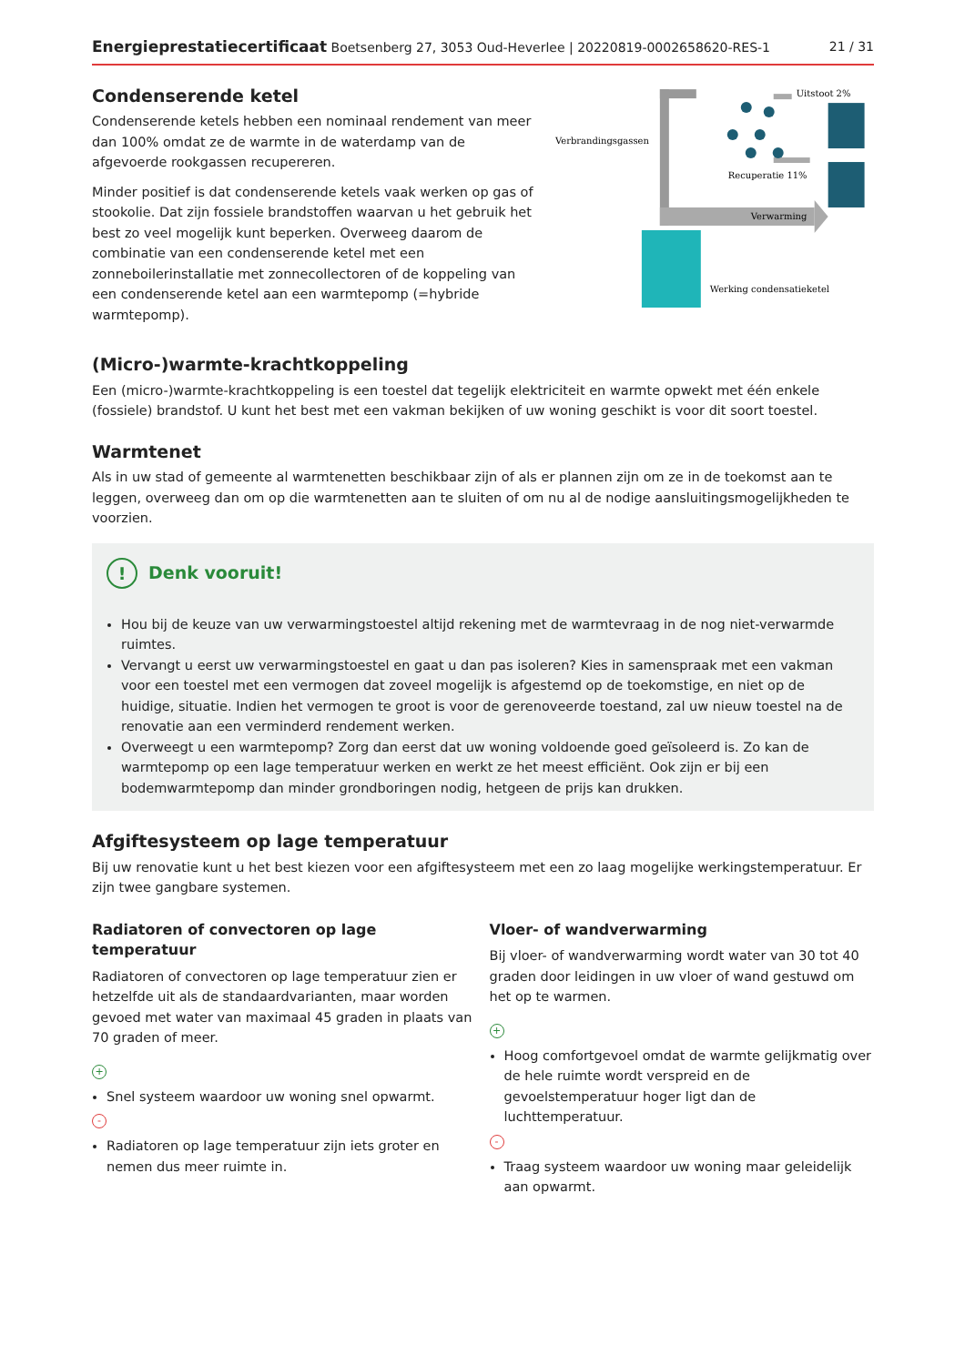Energieprestatiecertificaat Boetsenberg 27, 3053 Oud-Heverlee | 20220819-0002658620-RES-1 21 / 31
Condenserende ketel
Condenserende ketels hebben een nominaal rendement van meer dan 100% omdat ze de warmte in de waterdamp van de afgevoerde rookgassen recupereren.
Minder positief is dat condenserende ketels vaak werken op gas of stookolie. Dat zijn fossiele brandstoffen waarvan u het gebruik het best zo veel mogelijk kunt beperken. Overweeg daarom de combinatie van een condenserende ketel met een zonneboilerinstallatie met zonnecollectoren of de koppeling van een condenserende ketel aan een warmtepomp (=hybride warmtepomp).
Verbrandingsgassen
Uitstoot 2%
Recuperatie 11%
Verwarming
Werking condensatieketel
(Micro-)warmte-krachtkoppeling
Een (micro-)warmte-krachtkoppeling is een toestel dat tegelijk elektriciteit en warmte opwekt met één enkele (fossiele) brandstof. U kunt het best met een vakman bekijken of uw woning geschikt is voor dit soort toestel.
Warmtenet
Als in uw stad of gemeente al warmtenetten beschikbaar zijn of als er plannen zijn om ze in de toekomst aan te leggen, overweeg dan om op die warmtenetten aan te sluiten of om nu al de nodige aansluitingsmogelijkheden te voorzien.
! Denk vooruit!
Hou bij de keuze van uw verwarmingstoestel altijd rekening met de warmtevraag in de nog niet-verwarmde ruimtes.
Vervangt u eerst uw verwarmingstoestel en gaat u dan pas isoleren? Kies in samenspraak met een vakman voor een toestel met een vermogen dat zoveel mogelijk is afgestemd op de toekomstige, en niet op de huidige, situatie. Indien het vermogen te groot is voor de gerenoveerde toestand, zal uw nieuw toestel na de renovatie aan een verminderd rendement werken.
Overweegt u een warmtepomp? Zorg dan eerst dat uw woning voldoende goed geïsoleerd is. Zo kan de warmtepomp op een lage temperatuur werken en werkt ze het meest efficiënt. Ook zijn er bij een bodemwarmtepomp dan minder grondboringen nodig, hetgeen de prijs kan drukken.
Afgiftesysteem op lage temperatuur
Bij uw renovatie kunt u het best kiezen voor een afgiftesysteem met een zo laag mogelijke werkingstemperatuur. Er zijn twee gangbare systemen.
Radiatoren of convectoren op lage temperatuur
Radiatoren of convectoren op lage temperatuur zien er hetzelfde uit als de standaardvarianten, maar worden gevoed met water van maximaal 45 graden in plaats van 70 graden of meer.
+
Snel systeem waardoor uw woning snel opwarmt.
-
Radiatoren op lage temperatuur zijn iets groter en nemen dus meer ruimte in.
Vloer- of wandverwarming
Bij vloer- of wandverwarming wordt water van 30 tot 40 graden door leidingen in uw vloer of wand gestuwd om het op te warmen.
+
Hoog comfortgevoel omdat de warmte gelijkmatig over de hele ruimte wordt verspreid en de gevoelstemperatuur hoger ligt dan de luchttemperatuur.
-
Traag systeem waardoor uw woning maar geleidelijk aan opwarmt.